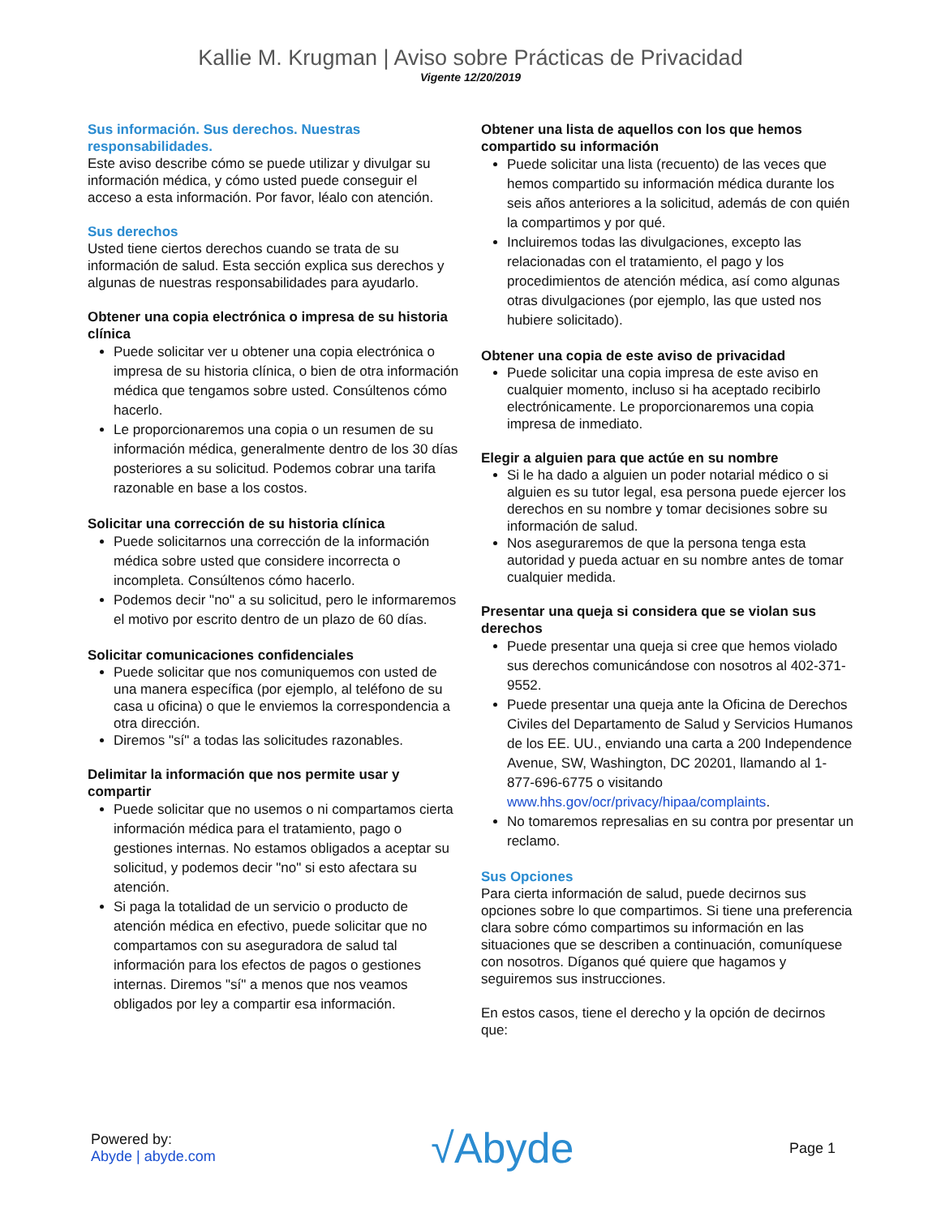Kallie M. Krugman | Aviso sobre Prácticas de Privacidad
Vigente 12/20/2019
Sus información. Sus derechos. Nuestras responsabilidades.
Este aviso describe cómo se puede utilizar y divulgar su información médica, y cómo usted puede conseguir el acceso a esta información. Por favor, léalo con atención.
Sus derechos
Usted tiene ciertos derechos cuando se trata de su información de salud. Esta sección explica sus derechos y algunas de nuestras responsabilidades para ayudarlo.
Obtener una copia electrónica o impresa de su historia clínica
Puede solicitar ver u obtener una copia electrónica o impresa de su historia clínica, o bien de otra información médica que tengamos sobre usted. Consúltenos cómo hacerlo.
Le proporcionaremos una copia o un resumen de su información médica, generalmente dentro de los 30 días posteriores a su solicitud. Podemos cobrar una tarifa razonable en base a los costos.
Solicitar una corrección de su historia clínica
Puede solicitarnos una corrección de la información médica sobre usted que considere incorrecta o incompleta. Consúltenos cómo hacerlo.
Podemos decir "no" a su solicitud, pero le informaremos el motivo por escrito dentro de un plazo de 60 días.
Solicitar comunicaciones confidenciales
Puede solicitar que nos comuniquemos con usted de una manera específica (por ejemplo, al teléfono de su casa u oficina) o que le enviemos la correspondencia a otra dirección.
Diremos "sí" a todas las solicitudes razonables.
Delimitar la información que nos permite usar y compartir
Puede solicitar que no usemos o ni compartamos cierta información médica para el tratamiento, pago o gestiones internas. No estamos obligados a aceptar su solicitud, y podemos decir "no" si esto afectara su atención.
Si paga la totalidad de un servicio o producto de atención médica en efectivo, puede solicitar que no compartamos con su aseguradora de salud tal información para los efectos de pagos o gestiones internas. Diremos "sí" a menos que nos veamos obligados por ley a compartir esa información.
Obtener una lista de aquellos con los que hemos compartido su información
Puede solicitar una lista (recuento) de las veces que hemos compartido su información médica durante los seis años anteriores a la solicitud, además de con quién la compartimos y por qué.
Incluiremos todas las divulgaciones, excepto las relacionadas con el tratamiento, el pago y los procedimientos de atención médica, así como algunas otras divulgaciones (por ejemplo, las que usted nos hubiere solicitado).
Obtener una copia de este aviso de privacidad
Puede solicitar una copia impresa de este aviso en cualquier momento, incluso si ha aceptado recibirlo electrónicamente. Le proporcionaremos una copia impresa de inmediato.
Elegir a alguien para que actúe en su nombre
Si le ha dado a alguien un poder notarial médico o si alguien es su tutor legal, esa persona puede ejercer los derechos en su nombre y tomar decisiones sobre su información de salud.
Nos aseguraremos de que la persona tenga esta autoridad y pueda actuar en su nombre antes de tomar cualquier medida.
Presentar una queja si considera que se violan sus derechos
Puede presentar una queja si cree que hemos violado sus derechos comunicándose con nosotros al 402-371-9552.
Puede presentar una queja ante la Oficina de Derechos Civiles del Departamento de Salud y Servicios Humanos de los EE. UU., enviando una carta a 200 Independence Avenue, SW, Washington, DC 20201, llamando al 1-877-696-6775 o visitando www.hhs.gov/ocr/privacy/hipaa/complaints.
No tomaremos represalias en su contra por presentar un reclamo.
Sus Opciones
Para cierta información de salud, puede decirnos sus opciones sobre lo que compartimos. Si tiene una preferencia clara sobre cómo compartimos su información en las situaciones que se describen a continuación, comuníquese con nosotros. Díganos qué quiere que hagamos y seguiremos sus instrucciones.
En estos casos, tiene el derecho y la opción de decirnos que:
Powered by:
Abyde | abyde.com
√Abyde
Page 1